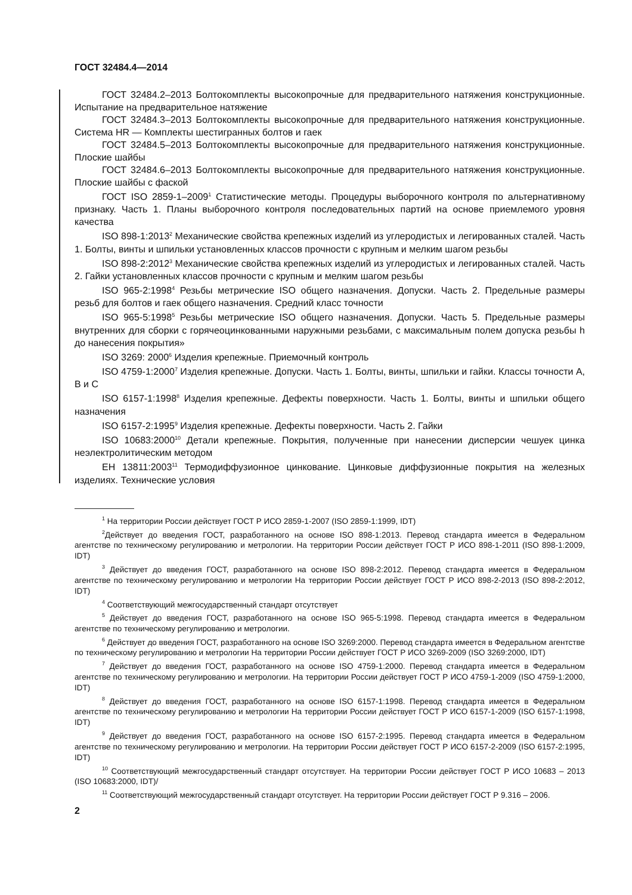ГОСТ 32484.4—2014
ГОСТ 32484.2–2013 Болтокомплекты высокопрочные для предварительного натяжения конструкционные. Испытание на предварительное натяжение
ГОСТ 32484.3–2013 Болтокомплекты высокопрочные для предварительного натяжения конструкционные. Система HR — Комплекты шестигранных болтов и гаек
ГОСТ 32484.5–2013 Болтокомплекты высокопрочные для предварительного натяжения конструкционные. Плоские шайбы
ГОСТ 32484.6–2013 Болтокомплекты высокопрочные для предварительного натяжения конструкционные. Плоские шайбы с фаской
ГОСТ ISO 2859-1–2009<sup>1</sup> Статистические методы. Процедуры выборочного контроля по альтернативному признаку. Часть 1. Планы выборочного контроля последовательных партий на основе приемлемого уровня качества
ISO 898-1:2013<sup>2</sup> Механические свойства крепежных изделий из углеродистых и легированных сталей. Часть 1. Болты, винты и шпильки установленных классов прочности с крупным и мелким шагом резьбы
ISO 898-2:2012<sup>3</sup> Механические свойства крепежных изделий из углеродистых и легированных сталей. Часть 2. Гайки установленных классов прочности с крупным и мелким шагом резьбы
ISO 965-2:1998<sup>4</sup> Резьбы метрические ISO общего назначения. Допуски. Часть 2. Предельные размеры резьб для болтов и гаек общего назначения. Средний класс точности
ISO 965-5:1998<sup>5</sup> Резьбы метрические ISO общего назначения. Допуски. Часть 5. Предельные размеры внутренних для сборки с горячеоцинкованными наружными резьбами, с максимальным полем допуска резьбы h до нанесения покрытия»
ISO 3269: 2000<sup>6</sup> Изделия крепежные. Приемочный контроль
ISO 4759-1:2000<sup>7</sup> Изделия крепежные. Допуски. Часть 1. Болты, винты, шпильки и гайки. Классы точности A, B и C
ISO 6157-1:1998<sup>8</sup> Изделия крепежные. Дефекты поверхности. Часть 1. Болты, винты и шпильки общего назначения
ISO 6157-2:1995<sup>9</sup> Изделия крепежные. Дефекты поверхности. Часть 2. Гайки
ISO 10683:2000<sup>10</sup> Детали крепежные. Покрытия, полученные при нанесении дисперсии чешуек цинка неэлектролитическим методом
ЕН 13811:2003<sup>11</sup> Термодиффузионное цинкование. Цинковые диффузионные покрытия на железных изделиях. Технические условия
<sup>1</sup> На территории России действует ГОСТ Р ИСО 2859-1-2007 (ISO 2859-1:1999, IDT)
<sup>2</sup> Действует до введения ГОСТ, разработанного на основе ISO 898-1:2013. Перевод стандарта имеется в Федеральном агентстве по техническому регулированию и метрологии. На территории России действует ГОСТ Р ИСО 898-1-2011 (ISO 898-1:2009, IDT)
<sup>3</sup> Действует до введения ГОСТ, разработанного на основе ISO 898-2:2012. Перевод стандарта имеется в Федеральном агентстве по техническому регулированию и метрологии На территории России действует ГОСТ Р ИСО 898-2-2013 (ISO 898-2:2012, IDT)
<sup>4</sup> Соответствующий межгосударственный стандарт отсутствует
<sup>5</sup> Действует до введения ГОСТ, разработанного на основе ISO 965-5:1998. Перевод стандарта имеется в Федеральном агентстве по техническому регулированию и метрологии.
<sup>6</sup> Действует до введения ГОСТ, разработанного на основе ISO 3269:2000. Перевод стандарта имеется в Федеральном агентстве по техническому регулированию и метрологии На территории России действует ГОСТ Р ИСО 3269-2009 (ISO 3269:2000, IDT)
<sup>7</sup> Действует до введения ГОСТ, разработанного на основе ISO 4759-1:2000. Перевод стандарта имеется в Федеральном агентстве по техническому регулированию и метрологии. На территории России действует ГОСТ Р ИСО 4759-1-2009 (ISO 4759-1:2000, IDT)
<sup>8</sup> Действует до введения ГОСТ, разработанного на основе ISO 6157-1:1998. Перевод стандарта имеется в Федеральном агентстве по техническому регулированию и метрологии На территории России действует ГОСТ Р ИСО 6157-1-2009 (ISO 6157-1:1998, IDT)
<sup>9</sup> Действует до введения ГОСТ, разработанного на основе ISO 6157-2:1995. Перевод стандарта имеется в Федеральном агентстве по техническому регулированию и метрологии. На территории России действует ГОСТ Р ИСО 6157-2-2009 (ISO 6157-2:1995, IDT)
<sup>10</sup> Соответствующий межгосударственный стандарт отсутствует. На территории России действует ГОСТ Р ИСО 10683 – 2013 (ISO 10683:2000, IDT)/
<sup>11</sup> Соответствующий межгосударственный стандарт отсутствует. На территории России действует ГОСТ Р 9.316 – 2006.
2